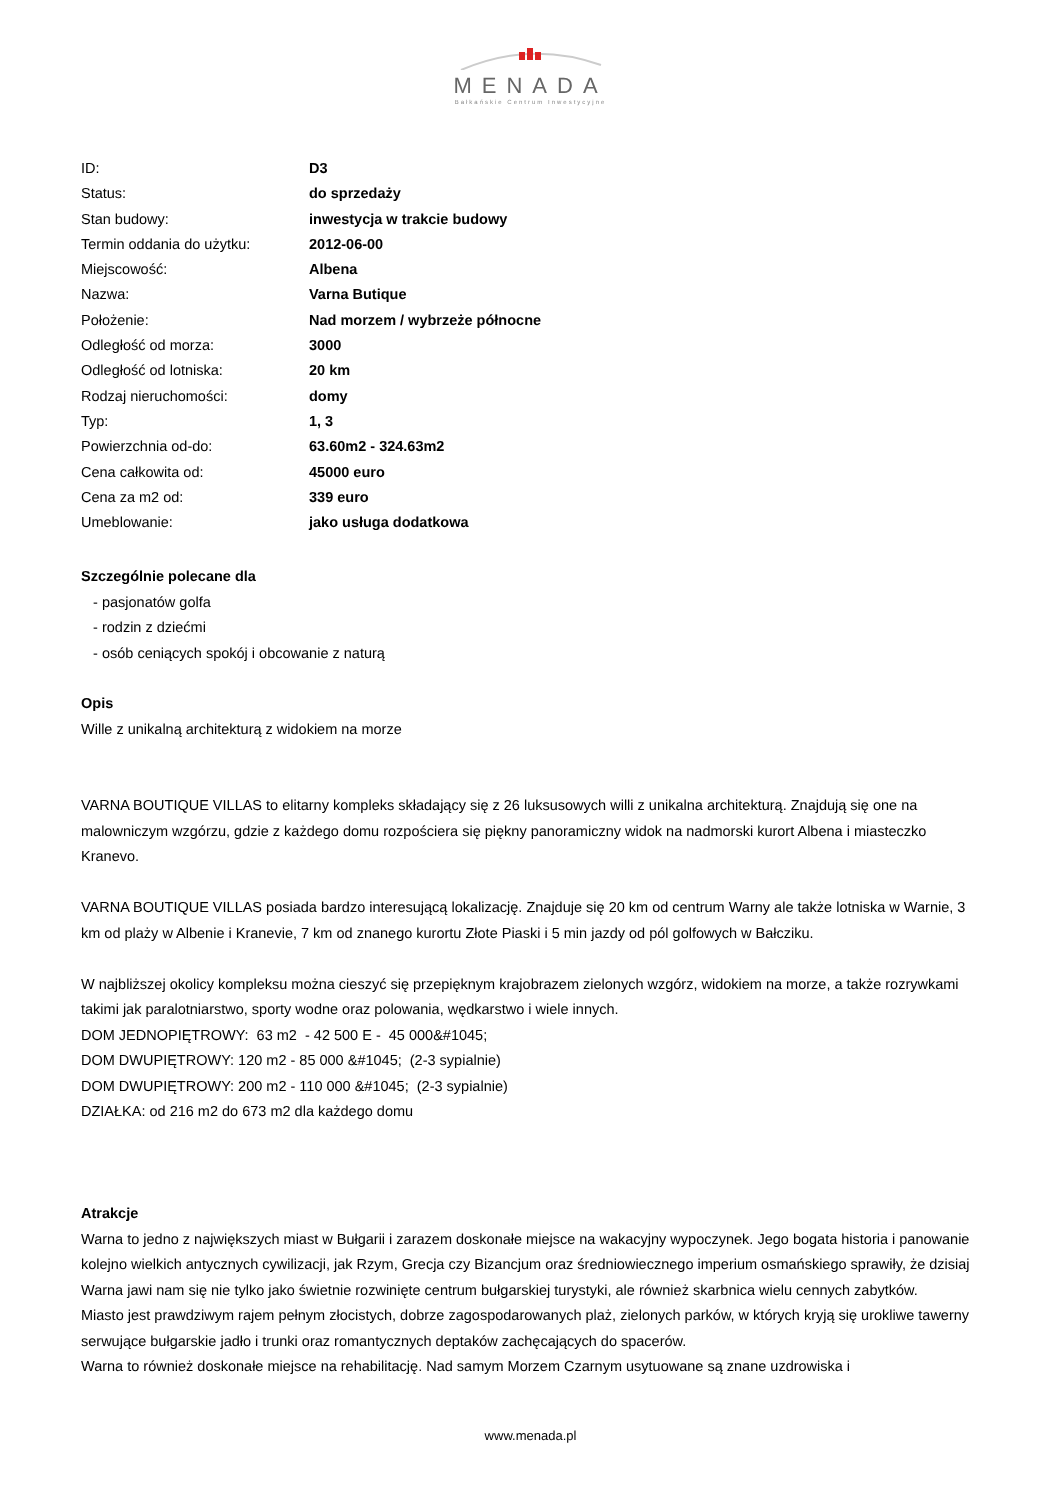MENADA
Bałkańskie Centrum Inwestycyjne
| ID: | D3 |
| Status: | do sprzedaży |
| Stan budowy: | inwestycja w trakcie budowy |
| Termin oddania do użytku: | 2012-06-00 |
| Miejscowość: | Albena |
| Nazwa: | Varna Butique |
| Położenie: | Nad morzem / wybrzeże północne |
| Odległość od morza: | 3000 |
| Odległość od lotniska: | 20 km |
| Rodzaj nieruchomości: | domy |
| Typ: | 1, 3 |
| Powierzchnia od-do: | 63.60m2 - 324.63m2 |
| Cena całkowita od: | 45000 euro |
| Cena za m2 od: | 339 euro |
| Umeblowanie: | jako usługa dodatkowa |
Szczególnie polecane dla
- pasjonatów golfa
- rodzin z dziećmi
- osób ceniących spokój i obcowanie z naturą
Opis
Wille z unikalną architekturą z widokiem na morze
VARNA BOUTIQUE VILLAS to elitarny kompleks składający się z 26 luksusowych willi z unikalna architekturą. Znajdują się one na malowniczym wzgórzu, gdzie z każdego domu rozpościera się piękny panoramiczny widok na nadmorski kurort Albena i miasteczko Kranevo.
VARNA BOUTIQUE VILLAS posiada bardzo interesującą lokalizację. Znajduje się 20 km od centrum Warny ale także lotniska w Warnie, 3 km od plaży w Albenie i Kranevie, 7 km od znanego kurortu Złote Piaski i 5 min jazdy od pól golfowych w Bałcziku.
W najbliższej okolicy kompleksu można cieszyć się przepięknym krajobrazem zielonych wzgórz, widokiem na morze, a także rozrywkami takimi jak paralotniarstwo, sporty wodne oraz polowania, wędkarstwo i wiele innych.
DOM JEDNOPIĘTROWY: 63 m2 - 42 500 E - 45 000&#1045;
DOM DWUPIĘTROWY: 120 m2 - 85 000 &#1045; (2-3 sypialnie)
DOM DWUPIĘTROWY: 200 m2 - 110 000 &#1045; (2-3 sypialnie)
DZIAŁKA: od 216 m2 do 673 m2 dla każdego domu
Atrakcje
Warna to jedno z największych miast w Bułgarii i zarazem doskonałe miejsce na wakacyjny wypoczynek. Jego bogata historia i panowanie kolejno wielkich antycznych cywilizacji, jak Rzym, Grecja czy Bizancjum oraz średniowiecznego imperium osmańskiego sprawiły, że dzisiaj Warna jawi nam się nie tylko jako świetnie rozwinięte centrum bułgarskiej turystyki, ale również skarbnica wielu cennych zabytków.
Miasto jest prawdziwym rajem pełnym złocistych, dobrze zagospodarowanych plaż, zielonych parków, w których kryją się urokliwe tawerny serwujące bułgarskie jadło i trunki oraz romantycznych deptaków zachęcających do spacerów.
Warna to również doskonałe miejsce na rehabilitację. Nad samym Morzem Czarnym usytuowane są znane uzdrowiska i
www.menada.pl